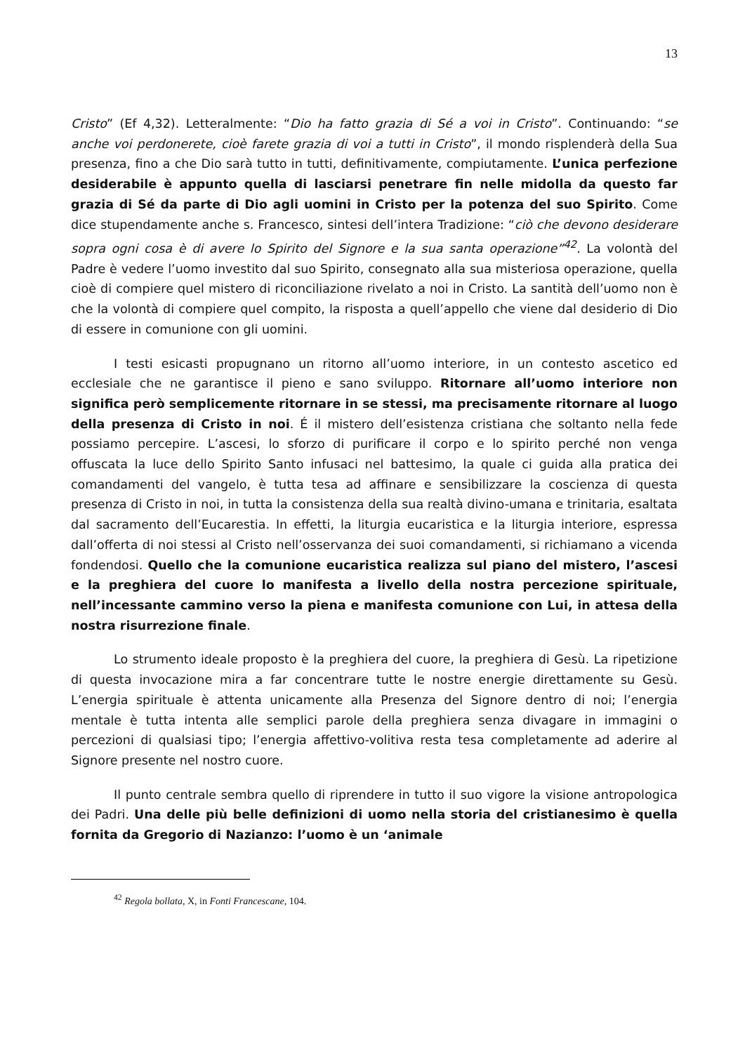13
Cristo” (Ef 4,32). Letteralmente: “Dio ha fatto grazia di Sé a voi in Cristo”. Continuando: “se anche voi perdonerete, cioè farete grazia di voi a tutti in Cristo”, il mondo risplenderà della Sua presenza, fino a che Dio sarà tutto in tutti, definitivamente, compiutamente. L’unica perfezione desiderabile è appunto quella di lasciarsi penetrare fin nelle midolla da questo far grazia di Sé da parte di Dio agli uomini in Cristo per la potenza del suo Spirito. Come dice stupendamente anche s. Francesco, sintesi dell’intera Tradizione: “ciò che devono desiderare sopra ogni cosa è di avere lo Spirito del Signore e la sua santa operazione”<sup>42</sup>. La volontà del Padre è vedere l’uomo investito dal suo Spirito, consegnato alla sua misteriosa operazione, quella cioè di compiere quel mistero di riconciliazione rivelato a noi in Cristo. La santità dell’uomo non è che la volontà di compiere quel compito, la risposta a quell’appello che viene dal desiderio di Dio di essere in comunione con gli uomini.
I testi esicasti propugnano un ritorno all’uomo interiore, in un contesto ascetico ed ecclesiale che ne garantisce il pieno e sano sviluppo. Ritornare all’uomo interiore non significa però semplicemente ritornare in se stessi, ma precisamente ritornare al luogo della presenza di Cristo in noi. É il mistero dell’esistenza cristiana che soltanto nella fede possiamo percepire. L’ascesi, lo sforzo di purificare il corpo e lo spirito perché non venga offuscata la luce dello Spirito Santo infusaci nel battesimo, la quale ci guida alla pratica dei comandamenti del vangelo, è tutta tesa ad affinare e sensibilizzare la coscienza di questa presenza di Cristo in noi, in tutta la consistenza della sua realtà divino-umana e trinitaria, esaltata dal sacramento dell’Eucarestia. In effetti, la liturgia eucaristica e la liturgia interiore, espressa dall’offerta di noi stessi al Cristo nell’osservanza dei suoi comandamenti, si richiamano a vicenda fondendosi. Quello che la comunione eucaristica realizza sul piano del mistero, l’ascesi e la preghiera del cuore lo manifesta a livello della nostra percezione spirituale, nell’incessante cammino verso la piena e manifesta comunione con Lui, in attesa della nostra risurrezione finale.
Lo strumento ideale proposto è la preghiera del cuore, la preghiera di Gesù. La ripetizione di questa invocazione mira a far concentrare tutte le nostre energie direttamente su Gesù. L’energia spirituale è attenta unicamente alla Presenza del Signore dentro di noi; l’energia mentale è tutta intenta alle semplici parole della preghiera senza divagare in immagini o percezioni di qualsiasi tipo; l’energia affettivo-volitiva resta tesa completamente ad aderire al Signore presente nel nostro cuore.
Il punto centrale sembra quello di riprendere in tutto il suo vigore la visione antropologica dei Padri. Una delle più belle definizioni di uomo nella storia del cristianesimo è quella fornita da Gregorio di Nazianzo: l’uomo è un ‘animale
<sup>42</sup> Regola bollata, X, in Fonti Francescane, 104.